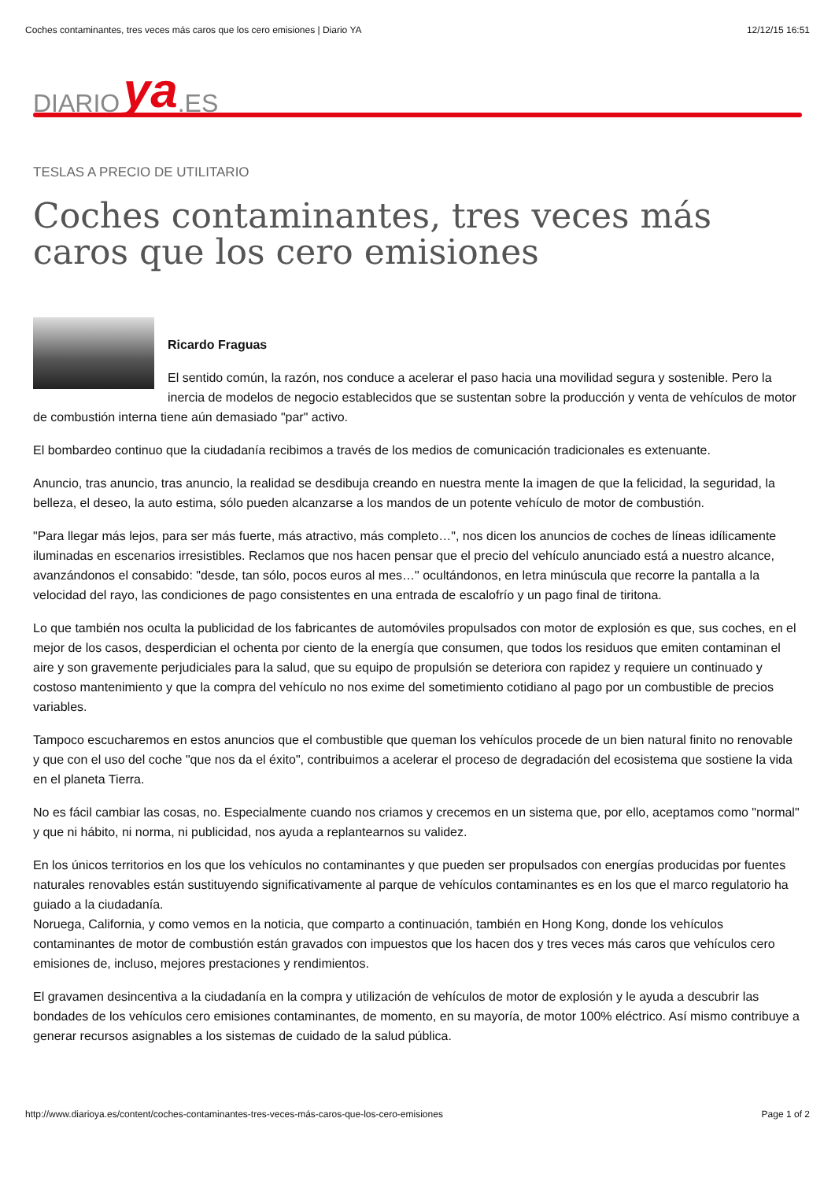Coches contaminantes, tres veces más caros que los cero emisiones | Diario YA 12/12/15 16:51
DIARIO ya.ES
TESLAS A PRECIO DE UTILITARIO
Coches contaminantes, tres veces más caros que los cero emisiones
Ricardo Fraguas
El sentido común, la razón, nos conduce a acelerar el paso hacia una movilidad segura y sostenible. Pero la inercia de modelos de negocio establecidos que se sustentan sobre la producción y venta de vehículos de motor de combustión interna tiene aún demasiado "par" activo.
El bombardeo continuo que la ciudadanía recibimos a través de los medios de comunicación tradicionales es extenuante.
Anuncio, tras anuncio, tras anuncio, la realidad se desdibuja creando en nuestra mente la imagen de que la felicidad, la seguridad, la belleza, el deseo, la auto estima, sólo pueden alcanzarse a los mandos de un potente vehículo de motor de combustión.
"Para llegar más lejos, para ser más fuerte, más atractivo, más completo…", nos dicen los anuncios de coches de líneas idílicamente iluminadas en escenarios irresistibles. Reclamos que nos hacen pensar que el precio del vehículo anunciado está a nuestro alcance, avanzándonos el consabido: "desde, tan sólo, pocos euros al mes…" ocultándonos, en letra minúscula que recorre la pantalla a la velocidad del rayo, las condiciones de pago consistentes en una entrada de escalofrío y un pago final de tiritona.
Lo que también nos oculta la publicidad de los fabricantes de automóviles propulsados con motor de explosión es que, sus coches, en el mejor de los casos, desperdician el ochenta por ciento de la energía que consumen, que todos los residuos que emiten contaminan el aire y son gravemente perjudiciales para la salud, que su equipo de propulsión se deteriora con rapidez y requiere un continuado y costoso mantenimiento y que la compra del vehículo no nos exime del sometimiento cotidiano al pago por un combustible de precios variables.
Tampoco escucharemos en estos anuncios que el combustible que queman los vehículos procede de un bien natural finito no renovable y que con el uso del coche "que nos da el éxito", contribuimos a acelerar el proceso de degradación del ecosistema que sostiene la vida en el planeta Tierra.
No es fácil cambiar las cosas, no. Especialmente cuando nos criamos y crecemos en un sistema que, por ello, aceptamos como "normal" y que ni hábito, ni norma, ni publicidad, nos ayuda a replantearnos su validez.
En los únicos territorios en los que los vehículos no contaminantes y que pueden ser propulsados con energías producidas por fuentes naturales renovables están sustituyendo significativamente al parque de vehículos contaminantes es en los que el marco regulatorio ha guiado a la ciudadanía.
Noruega, California, y como vemos en la noticia, que comparto a continuación, también en Hong Kong, donde los vehículos contaminantes de motor de combustión están gravados con impuestos que los hacen dos y tres veces más caros que vehículos cero emisiones de, incluso, mejores prestaciones y rendimientos.
El gravamen desincentiva a la ciudadanía en la compra y utilización de vehículos de motor de explosión y le ayuda a descubrir las bondades de los vehículos cero emisiones contaminantes, de momento, en su mayoría, de motor 100% eléctrico. Así mismo contribuye a generar recursos asignables a los sistemas de cuidado de la salud pública.
http://www.diarioya.es/content/coches-contaminantes-tres-veces-más-caros-que-los-cero-emisiones Page 1 of 2